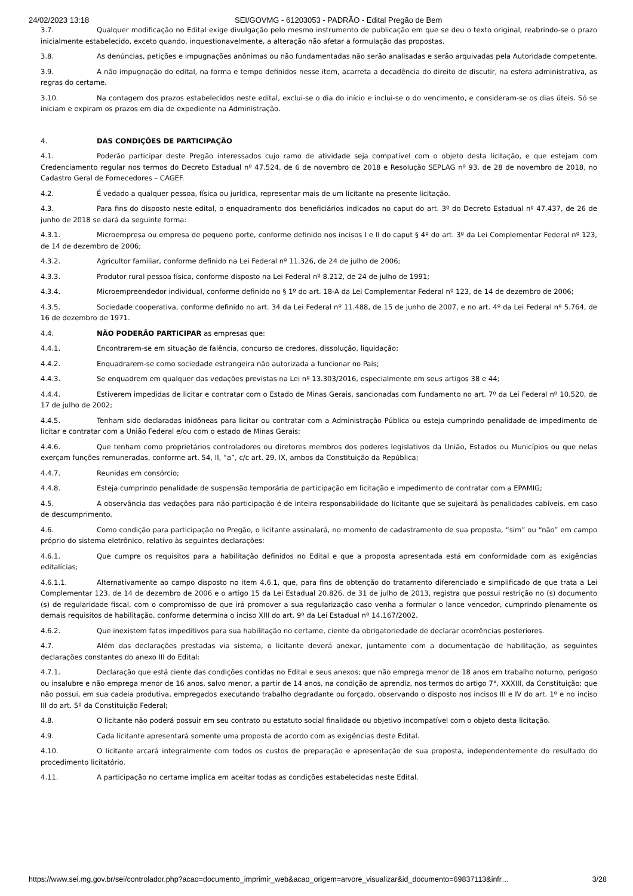24/02/2023 13:18 SEI/GOVMG - 61203053 - PADRÃO - Edital Pregão de Bem
3.7. Qualquer modificação no Edital exige divulgação pelo mesmo instrumento de publicação em que se deu o texto original, reabrindo-se o prazo inicialmente estabelecido, exceto quando, inquestionavelmente, a alteração não afetar a formulação das propostas.
3.8. As denúncias, petições e impugnações anônimas ou não fundamentadas não serão analisadas e serão arquivadas pela Autoridade competente.
3.9. A não impugnação do edital, na forma e tempo definidos nesse item, acarreta a decadência do direito de discutir, na esfera administrativa, as regras do certame.
3.10. Na contagem dos prazos estabelecidos neste edital, exclui-se o dia do início e inclui-se o do vencimento, e consideram-se os dias úteis. Só se iniciam e expiram os prazos em dia de expediente na Administração.
4. DAS CONDIÇÕES DE PARTICIPAÇÃO
4.1. Poderão participar deste Pregão interessados cujo ramo de atividade seja compatível com o objeto desta licitação, e que estejam com Credenciamento regular nos termos do Decreto Estadual nº 47.524, de 6 de novembro de 2018 e Resolução SEPLAG nº 93, de 28 de novembro de 2018, no Cadastro Geral de Fornecedores – CAGEF.
4.2. É vedado a qualquer pessoa, física ou jurídica, representar mais de um licitante na presente licitação.
4.3. Para fins do disposto neste edital, o enquadramento dos beneficiários indicados no caput do art. 3º do Decreto Estadual nº 47.437, de 26 de junho de 2018 se dará da seguinte forma:
4.3.1. Microempresa ou empresa de pequeno porte, conforme definido nos incisos I e II do caput § 4º do art. 3º da Lei Complementar Federal nº 123, de 14 de dezembro de 2006;
4.3.2. Agricultor familiar, conforme definido na Lei Federal nº 11.326, de 24 de julho de 2006;
4.3.3. Produtor rural pessoa física, conforme disposto na Lei Federal nº 8.212, de 24 de julho de 1991;
4.3.4. Microempreendedor individual, conforme definido no § 1º do art. 18-A da Lei Complementar Federal nº 123, de 14 de dezembro de 2006;
4.3.5. Sociedade cooperativa, conforme definido no art. 34 da Lei Federal nº 11.488, de 15 de junho de 2007, e no art. 4º da Lei Federal nº 5.764, de 16 de dezembro de 1971.
4.4. NÃO PODERÃO PARTICIPAR as empresas que:
4.4.1. Encontrarem-se em situação de falência, concurso de credores, dissolução, liquidação;
4.4.2. Enquadrarem-se como sociedade estrangeira não autorizada a funcionar no País;
4.4.3. Se enquadrem em qualquer das vedações previstas na Lei nº 13.303/2016, especialmente em seus artigos 38 e 44;
4.4.4. Estiverem impedidas de licitar e contratar com o Estado de Minas Gerais, sancionadas com fundamento no art. 7º da Lei Federal nº 10.520, de 17 de julho de 2002;
4.4.5. Tenham sido declaradas inidôneas para licitar ou contratar com a Administração Pública ou esteja cumprindo penalidade de impedimento de licitar e contratar com a União Federal e/ou com o estado de Minas Gerais;
4.4.6. Que tenham como proprietários controladores ou diretores membros dos poderes legislativos da União, Estados ou Municípios ou que nelas exerçam funções remuneradas, conforme art. 54, II, “a”, c/c art. 29, IX, ambos da Constituição da República;
4.4.7. Reunidas em consórcio;
4.4.8. Esteja cumprindo penalidade de suspensão temporária de participação em licitação e impedimento de contratar com a EPAMIG;
4.5. A observância das vedações para não participação é de inteira responsabilidade do licitante que se sujeitará às penalidades cabíveis, em caso de descumprimento.
4.6. Como condição para participação no Pregão, o licitante assinalará, no momento de cadastramento de sua proposta, “sim” ou “não” em campo próprio do sistema eletrônico, relativo às seguintes declarações:
4.6.1. Que cumpre os requisitos para a habilitação definidos no Edital e que a proposta apresentada está em conformidade com as exigências editalícias;
4.6.1.1. Alternativamente ao campo disposto no item 4.6.1, que, para fins de obtenção do tratamento diferenciado e simplificado de que trata a Lei Complementar 123, de 14 de dezembro de 2006 e o artigo 15 da Lei Estadual 20.826, de 31 de julho de 2013, registra que possui restrição no (s) documento (s) de regularidade fiscal, com o compromisso de que irá promover a sua regularização caso venha a formular o lance vencedor, cumprindo plenamente os demais requisitos de habilitação, conforme determina o inciso XIII do art. 9º da Lei Estadual nº 14.167/2002.
4.6.2. Que inexistem fatos impeditivos para sua habilitação no certame, ciente da obrigatoriedade de declarar ocorrências posteriores.
4.7. Além das declarações prestadas via sistema, o licitante deverá anexar, juntamente com a documentação de habilitação, as seguintes declarações constantes do anexo III do Edital:
4.7.1. Declaração que está ciente das condições contidas no Edital e seus anexos; que não emprega menor de 18 anos em trabalho noturno, perigoso ou insalubre e não emprega menor de 16 anos, salvo menor, a partir de 14 anos, na condição de aprendiz, nos termos do artigo 7°, XXXIII, da Constituição; que não possui, em sua cadeia produtiva, empregados executando trabalho degradante ou forçado, observando o disposto nos incisos III e IV do art. 1º e no inciso III do art. 5º da Constituição Federal;
4.8. O licitante não poderá possuir em seu contrato ou estatuto social finalidade ou objetivo incompatível com o objeto desta licitação.
4.9. Cada licitante apresentará somente uma proposta de acordo com as exigências deste Edital.
4.10. O licitante arcará integralmente com todos os custos de preparação e apresentação de sua proposta, independentemente do resultado do procedimento licitatório.
4.11. A participação no certame implica em aceitar todas as condições estabelecidas neste Edital.
https://www.sei.mg.gov.br/sei/controlador.php?acao=documento_imprimir_web&acao_origem=arvore_visualizar&id_documento=69837113&infr… 3/28